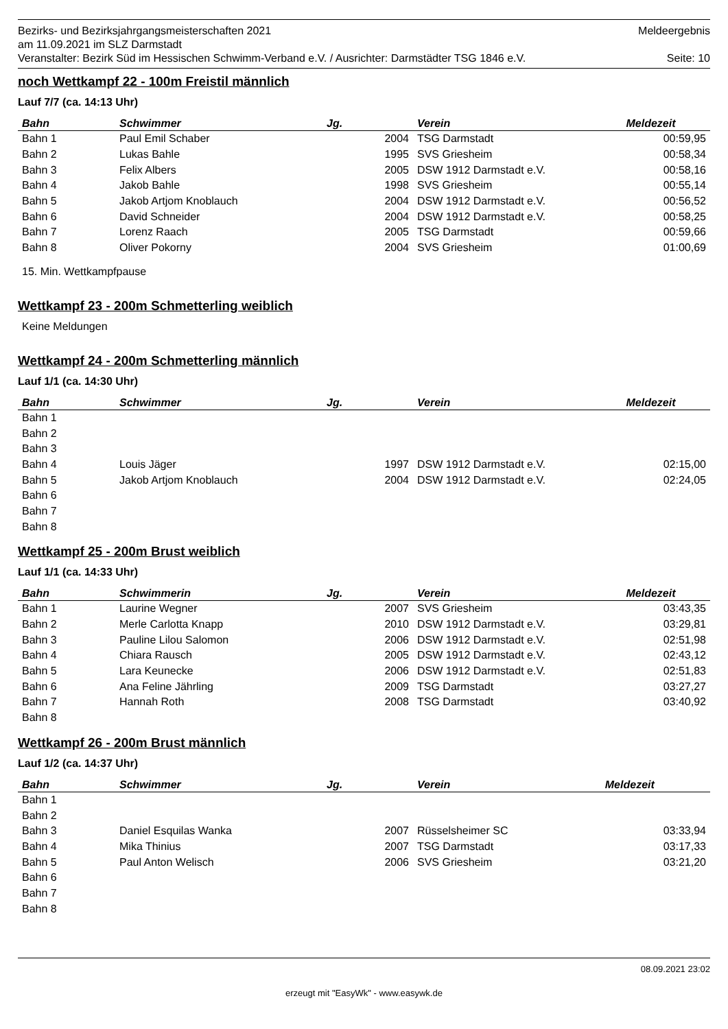Bezirks- und Bezirksjahrgangsmeisterschaften 2021 Meldeergebnis
am 11.09.2021 im SLZ Darmstadt
Veranstalter: Bezirk Süd im Hessischen Schwimm-Verband e.V. / Ausrichter: Darmstädter TSG 1846 e.V. Seite: 10
noch Wettkampf 22 - 100m Freistil männlich
Lauf 7/7 (ca. 14:13 Uhr)
| Bahn | Schwimmer | Jg. | Verein | Meldezeit |
| --- | --- | --- | --- | --- |
| Bahn 1 | Paul Emil Schaber | 2004 | TSG Darmstadt | 00:59,95 |
| Bahn 2 | Lukas Bahle | 1995 | SVS Griesheim | 00:58,34 |
| Bahn 3 | Felix Albers | 2005 | DSW 1912 Darmstadt e.V. | 00:58,16 |
| Bahn 4 | Jakob Bahle | 1998 | SVS Griesheim | 00:55,14 |
| Bahn 5 | Jakob Artjom Knoblauch | 2004 | DSW 1912 Darmstadt e.V. | 00:56,52 |
| Bahn 6 | David Schneider | 2004 | DSW 1912 Darmstadt e.V. | 00:58,25 |
| Bahn 7 | Lorenz Raach | 2005 | TSG Darmstadt | 00:59,66 |
| Bahn 8 | Oliver Pokorny | 2004 | SVS Griesheim | 01:00,69 |
15. Min. Wettkampfpause
Wettkampf 23 - 200m Schmetterling weiblich
Keine Meldungen
Wettkampf 24 - 200m Schmetterling männlich
Lauf 1/1 (ca. 14:30 Uhr)
| Bahn | Schwimmer | Jg. | Verein | Meldezeit |
| --- | --- | --- | --- | --- |
| Bahn 1 | | | | |
| Bahn 2 | | | | |
| Bahn 3 | | | | |
| Bahn 4 | Louis Jäger | 1997 | DSW 1912 Darmstadt e.V. | 02:15,00 |
| Bahn 5 | Jakob Artjom Knoblauch | 2004 | DSW 1912 Darmstadt e.V. | 02:24,05 |
| Bahn 6 | | | | |
| Bahn 7 | | | | |
| Bahn 8 | | | | |
Wettkampf 25 - 200m Brust weiblich
Lauf 1/1 (ca. 14:33 Uhr)
| Bahn | Schwimmerin | Jg. | Verein | Meldezeit |
| --- | --- | --- | --- | --- |
| Bahn 1 | Laurine Wegner | 2007 | SVS Griesheim | 03:43,35 |
| Bahn 2 | Merle Carlotta Knapp | 2010 | DSW 1912 Darmstadt e.V. | 03:29,81 |
| Bahn 3 | Pauline Lilou Salomon | 2006 | DSW 1912 Darmstadt e.V. | 02:51,98 |
| Bahn 4 | Chiara Rausch | 2005 | DSW 1912 Darmstadt e.V. | 02:43,12 |
| Bahn 5 | Lara Keunecke | 2006 | DSW 1912 Darmstadt e.V. | 02:51,83 |
| Bahn 6 | Ana Feline Jährling | 2009 | TSG Darmstadt | 03:27,27 |
| Bahn 7 | Hannah Roth | 2008 | TSG Darmstadt | 03:40,92 |
| Bahn 8 | | | | |
Wettkampf 26 - 200m Brust männlich
Lauf 1/2 (ca. 14:37 Uhr)
| Bahn | Schwimmer | Jg. | Verein | Meldezeit |
| --- | --- | --- | --- | --- |
| Bahn 1 | | | | |
| Bahn 2 | | | | |
| Bahn 3 | Daniel Esquilas Wanka | 2007 | Rüsselsheimer SC | 03:33,94 |
| Bahn 4 | Mika Thinius | 2007 | TSG Darmstadt | 03:17,33 |
| Bahn 5 | Paul Anton Welisch | 2006 | SVS Griesheim | 03:21,20 |
| Bahn 6 | | | | |
| Bahn 7 | | | | |
| Bahn 8 | | | | |
08.09.2021 23:02
erzeugt mit "EasyWk" - www.easywk.de